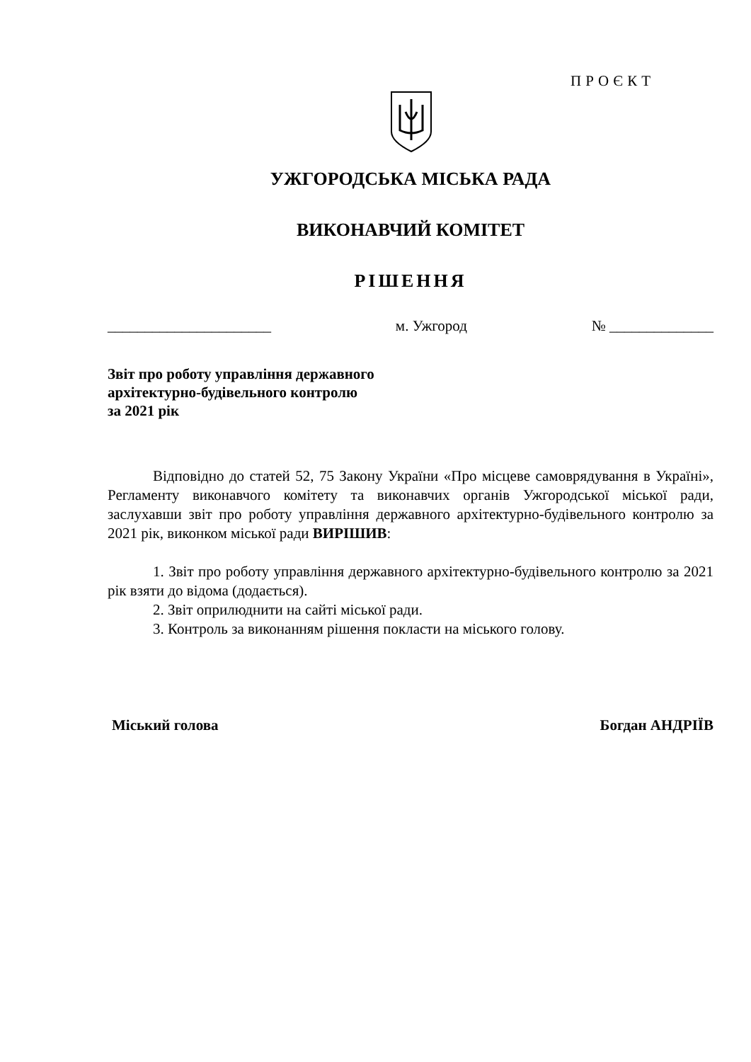ПРОЄКТ
УЖГОРОДСЬКА МІСЬКА РАДА
ВИКОНАВЧИЙ КОМІТЕТ
РІШЕННЯ
______________________ м. Ужгород № ______________
Звіт про роботу управління державного
архітектурно-будівельного контролю
за 2021 рік
Відповідно до статей 52, 75 Закону України «Про місцеве самоврядування в Україні», Регламенту виконавчого комітету та виконавчих органів Ужгородської міської ради, заслухавши звіт про роботу управління державного архітектурно-будівельного контролю за 2021 рік, виконком міської ради ВИРІШИВ:
1. Звіт про роботу управління державного архітектурно-будівельного контролю за 2021 рік взяти до відома (додається).
2. Звіт оприлюднити на сайті міської ради.
3. Контроль за виконанням рішення покласти на міського голову.
Міський голова Богдан АНДРІЇВ